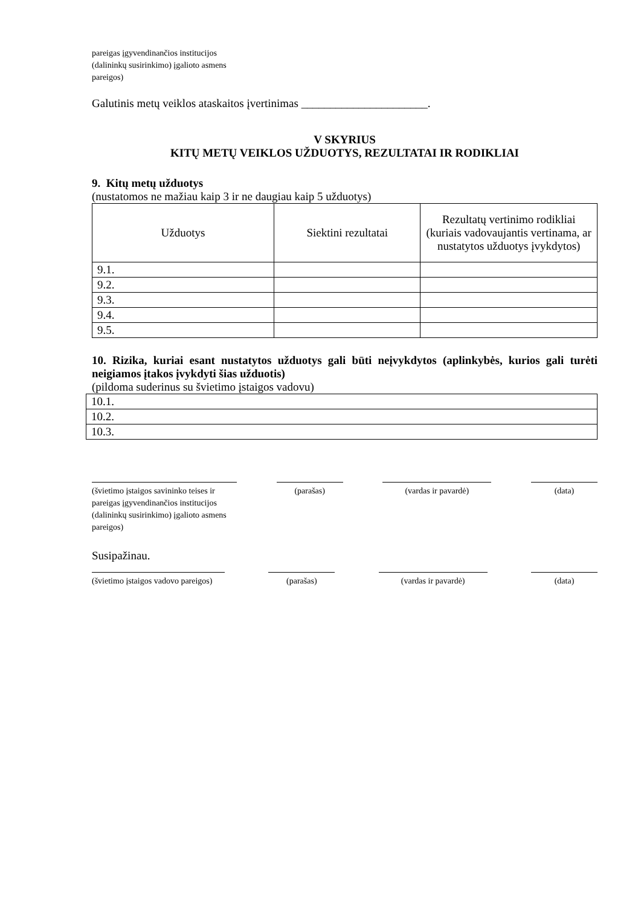pareigas įgyvendinančios institucijos
(dalininkų susirinkimo) įgalioto asmens
pareigos)
Galutinis metų veiklos ataskaitos įvertinimas ______________________.
V SKYRIUS
KITŲ METŲ VEIKLOS UŽDUOTYS, REZULTATAI IR RODIKLIAI
9. Kitų metų užduotys
(nustatomos ne mažiau kaip 3 ir ne daugiau kaip 5 užduotys)
| Užduotys | Siektini rezultatai | Rezultatų vertinimo rodikliai (kuriais vadovaujantis vertinama, ar nustatytos užduotys įvykdytos) |
| --- | --- | --- |
| 9.1. | | |
| 9.2. | | |
| 9.3. | | |
| 9.4. | | |
| 9.5. | | |
10. Rizika, kuriai esant nustatytos užduotys gali būti neįvykdytos (aplinkybės, kurios gali turėti neigiamos įtakos įvykdyti šias užduotis)
(pildoma suderinus su švietimo įstaigos vadovu)
| 10.1. |
| 10.2. |
| 10.3. |
(švietimo įstaigos savininko teises ir pareigas įgyvendinančios institucijos (dalininkų susirinkimo) įgalioto asmens pareigos)
(parašas) (vardas ir pavardė) (data)
Susipažinau.
(švietimo įstaigos vadovo pareigos)
(parašas) (vardas ir pavardė) (data)